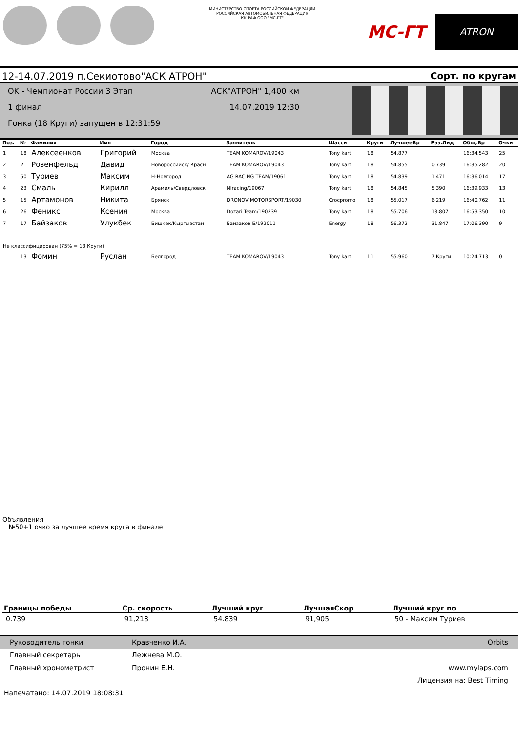МИНИСТЕРСТВО СПОРТА РОССИЙСКОЙ ФЕДЕРАЦИИ
РОССИЙСКАЯ АВТОМОБИЛЬНАЯ ФЕДЕРАЦИЯ
КК РАФ ООО "МС-ГТ"
MC-ГТ
ATRON
12-14.07.2019 п.Секиотово"АСК АТРОН" Сорт. по кругам
OK - Чемпионат России 3 Этап
1 финал
Гонка (18 Круги) запущен в 12:31:59
АСК"АТРОН" 1,400 км
14.07.2019 12:30
| Поз. | № | Фамилия | Имя | Город | Заявитель | Шасси | Круги | ЛучшееВр | Раз.Лид | Общ.Вр | Очки |
| --- | --- | --- | --- | --- | --- | --- | --- | --- | --- | --- | --- |
| 1 | 18 | Алексеенков | Григорий | Москва | TEAM KOMAROV/19043 | Tony kart | 18 | 54.877 | | 16:34.543 | 25 |
| 2 | 2 | Розенфельд | Давид | Новороссийск/ Красн | TEAM KOMAROV/19043 | Tony kart | 18 | 54.855 | 0.739 | 16:35.282 | 20 |
| 3 | 50 | Туриев | Максим | Н-Новгород | AG RACING TEAM/19061 | Tony kart | 18 | 54.839 | 1.471 | 16:36.014 | 17 |
| 4 | 23 | Смаль | Кирилл | Арамиль/Свердловск | NIracing/19067 | Tony kart | 18 | 54.845 | 5.390 | 16:39.933 | 13 |
| 5 | 15 | Артамонов | Никита | Брянск | DRONOV MOTORSPORT/19030 | Crocpromo | 18 | 55.017 | 6.219 | 16:40.762 | 11 |
| 6 | 26 | Феникс | Ксения | Москва | Dozari Team/190239 | Tony kart | 18 | 55.706 | 18.807 | 16:53.350 | 10 |
| 7 | 17 | Байзаков | Улукбек | Бишкек/Кыргызстан | Байзаков Б/192011 | Energy | 18 | 56.372 | 31.847 | 17:06.390 | 9 |
| Не классифицирован (75% = 13 Круги) | | | | | | | | | | | |
| | 13 | Фомин | Руслан | Белгород | TEAM KOMAROV/19043 | Tony kart | 11 | 55.960 | 7 Круги | 10:24.713 | 0 |
Объявления
№50+1 очко за лучшее время круга в финале
| Границы победы | Ср. скорость | Лучший круг | ЛучшаяСкор | Лучший круг по |
| --- | --- | --- | --- | --- |
| 0.739 | 91,218 | 54.839 | 91,905 | 50 - Максим Туриев |
Руководитель гонки Кравченко И.А. Orbits
Главный секретарь Лежнева М.О.
Главный хронометрист Пронин Е.Н. www.mylaps.com
Лицензия на: Best Timing
Напечатано: 14.07.2019 18:08:31